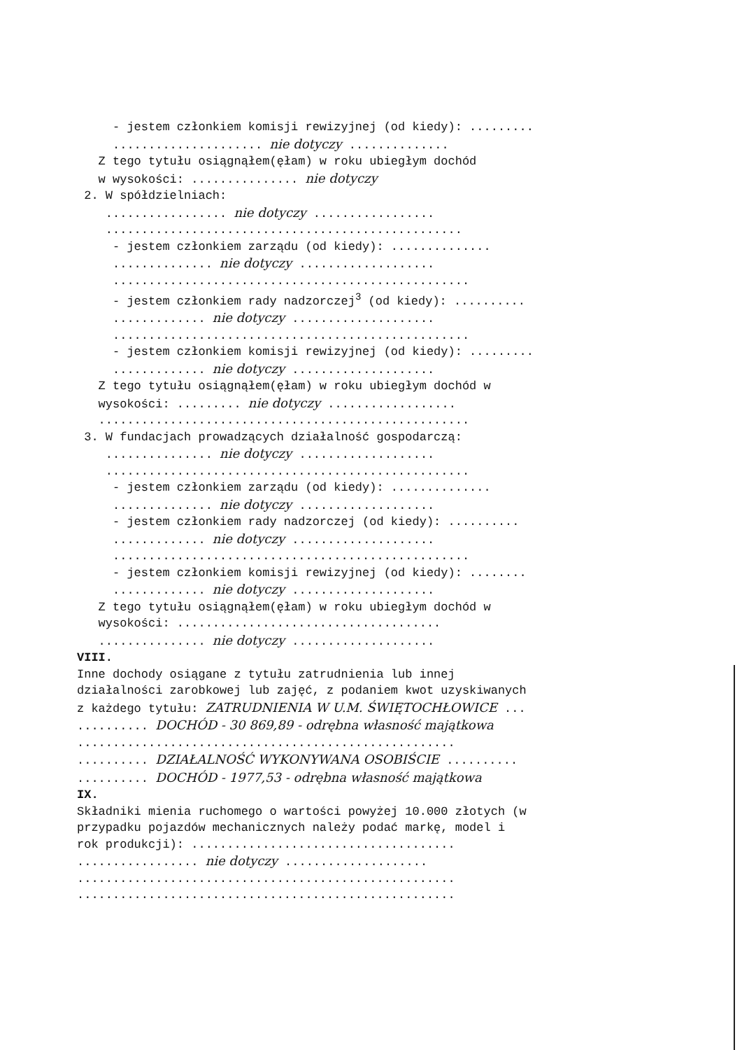- jestem członkiem komisji rewizyjnej (od kiedy): ......... ..................... nie dotyczy .............. Z tego tytułu osiągnąłem(ęłam) w roku ubiegłym dochód w wysokości: ............... nie dotyczy 2. W spółdzielniach: ................. nie dotyczy ................. .................................................. - jestem członkiem zarządu (od kiedy): .............. .............. nie dotyczy ................... .................................................. - jestem członkiem rady nadzorczej<sup>3</sup> (od kiedy): .......... ............. nie dotyczy .................... .................................................. - jestem członkiem komisji rewizyjnej (od kiedy): ......... ............. nie dotyczy .................... Z tego tytułu osiągnąłem(ęłam) w roku ubiegłym dochód w wysokości: ......... nie dotyczy .................. .................................................... 3. W fundacjach prowadzących działalność gospodarczą: ............... nie dotyczy ................... ................................................... - jestem członkiem zarządu (od kiedy): .............. .............. nie dotyczy ................... - jestem członkiem rady nadzorczej (od kiedy): .......... ............. nie dotyczy .................... .................................................. - jestem członkiem komisji rewizyjnej (od kiedy): ........ ............. nie dotyczy .................... Z tego tytułu osiągnąłem(ęłam) w roku ubiegłym dochód w wysokości: ..................................... ............... nie dotyczy .................... VIII. Inne dochody osiągane z tytułu zatrudnienia lub innej działalności zarobkowej lub zajęć, z podaniem kwot uzyskiwanych z każdego tytułu: ZATRUDNIENIA W U.M. ŚWIĘTOCHŁOWICE ... .......... DOCHÓD - 30 869,89 - odrębna własność majątkowa ..................................................... .......... DZIAŁALNOŚĆ WYKONYWANA OSOBIŚCIE .......... .......... DOCHÓD - 1977,53 - odrębna własność majątkowa IX. Składniki mienia ruchomego o wartości powyżej 10.000 złotych (w przypadku pojazdów mechanicznych należy podać markę, model i rok produkcji): ..................................... ................. nie dotyczy .................... ..................................................... .....................................................